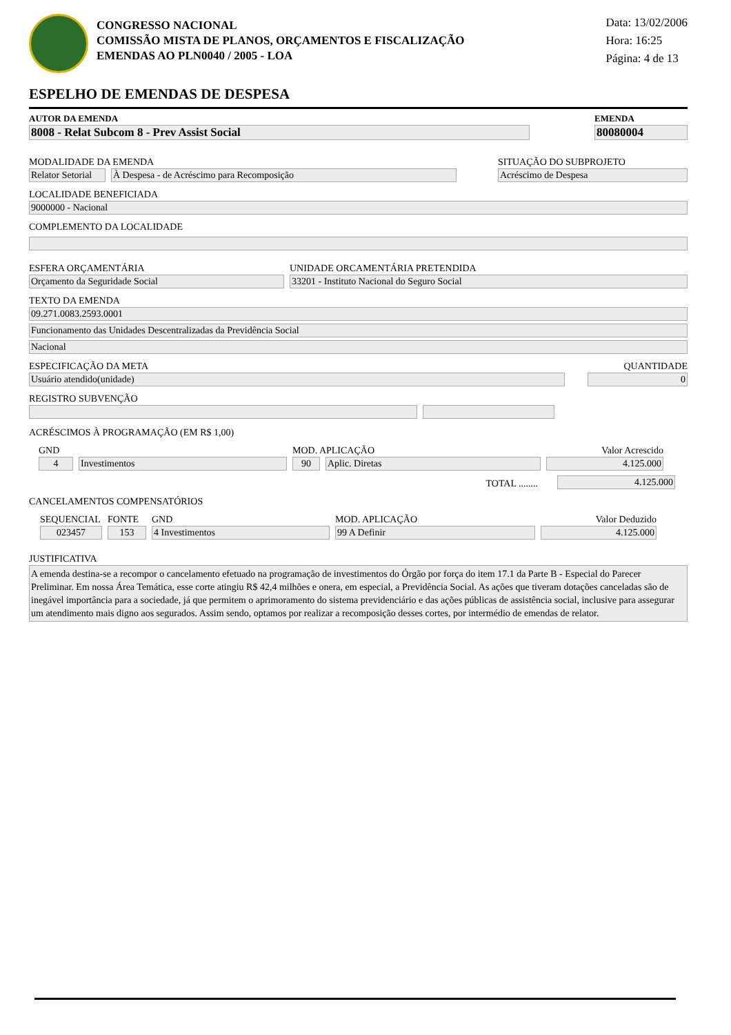CONGRESSO NACIONAL
COMISSÃO MISTA DE PLANOS, ORÇAMENTOS E FISCALIZAÇÃO
EMENDAS AO PLN0040 / 2005 - LOA
Data: 13/02/2006
Hora: 16:25
Página: 4 de 13
ESPELHO DE EMENDAS DE DESPESA
AUTOR DA EMENDA
8008 - Relat Subcom 8 - Prev Assist Social
EMENDA
80080004
MODALIDADE DA EMENDA
Relator Setorial
À Despesa - de Acréscimo para Recomposição
SITUAÇÃO DO SUBPROJETO
Acréscimo de Despesa
LOCALIDADE BENEFICIADA
9000000 - Nacional
COMPLEMENTO DA LOCALIDADE
ESFERA ORÇAMENTÁRIA
Orçamento da Seguridade Social
UNIDADE ORCAMENTÁRIA PRETENDIDA
33201 - Instituto Nacional do Seguro Social
TEXTO DA EMENDA
09.271.0083.2593.0001
Funcionamento das Unidades Descentralizadas da Previdência Social
Nacional
ESPECIFICAÇÃO DA META
Usuário atendido(unidade)
QUANTIDADE
0
REGISTRO SUBVENÇÃO
ACRÉSCIMOS À PROGRAMAÇÃO (EM R$ 1,00)
GND
4
Investimentos
MOD. APLICAÇÃO
90
Aplic. Diretas
Valor Acrescido
4.125.000
TOTAL ........
4.125.000
CANCELAMENTOS COMPENSATÓRIOS
SEQUENCIAL
023457
FONTE
153
GND
4 Investimentos
MOD. APLICAÇÃO
99 A Definir
Valor Deduzido
4.125.000
JUSTIFICATIVA
A emenda destina-se a recompor o cancelamento efetuado na programação de investimentos do Órgão por força do item 17.1 da Parte B - Especial do Parecer Preliminar. Em nossa Área Temática, esse corte atingiu R$ 42,4 milhões e onera, em especial, a Previdência Social. As ações que tiveram dotações canceladas são de inegável importância para a sociedade, já que permitem o aprimoramento do sistema previdenciário e das ações públicas de assistência social, inclusive para assegurar um atendimento mais digno aos segurados. Assim sendo, optamos por realizar a recomposição desses cortes, por intermédio de emendas de relator.